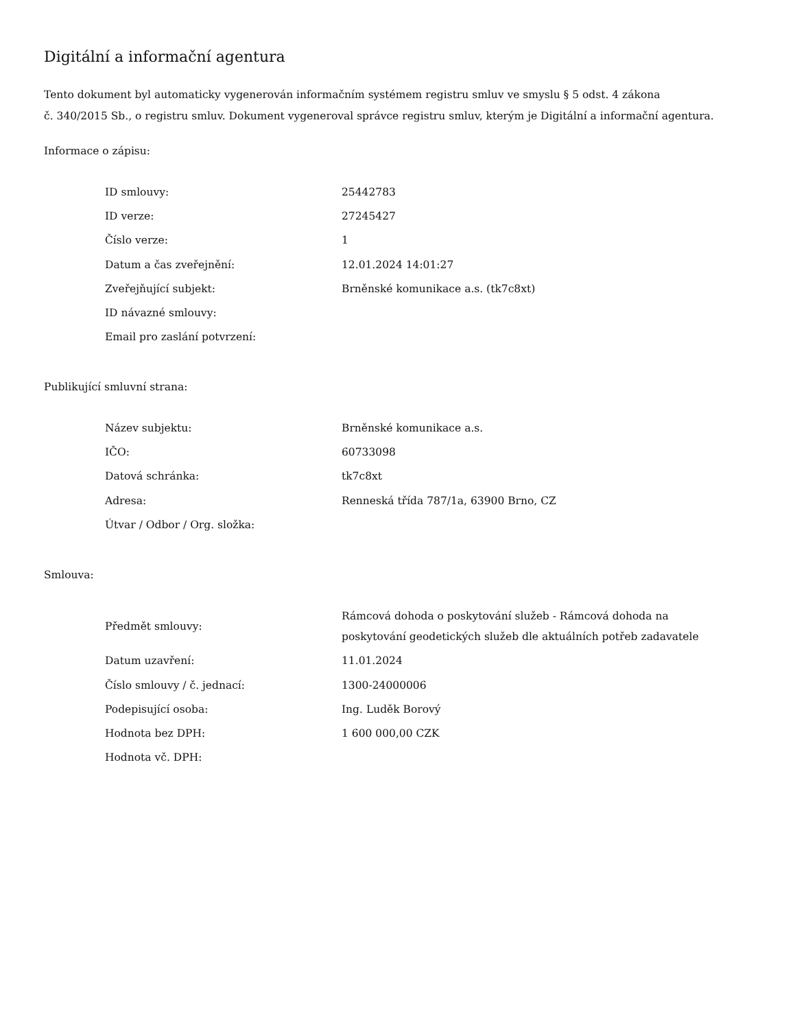Digitální a informační agentura
Tento dokument byl automaticky vygenerován informačním systémem registru smluv ve smyslu § 5 odst. 4 zákona
č. 340/2015 Sb., o registru smluv. Dokument vygeneroval správce registru smluv, kterým je Digitální a informační agentura.
Informace o zápisu:
| ID smlouvy: | 25442783 |
| ID verze: | 27245427 |
| Číslo verze: | 1 |
| Datum a čas zveřejnění: | 12.01.2024 14:01:27 |
| Zveřejňující subjekt: | Brněnské komunikace a.s. (tk7c8xt) |
| ID návazné smlouvy: | |
| Email pro zaslání potvrzení: | |
Publikující smluvní strana:
| Název subjektu: | Brněnské komunikace a.s. |
| IČO: | 60733098 |
| Datová schránka: | tk7c8xt |
| Adresa: | Renneská třída 787/1a, 63900 Brno, CZ |
| Útvar / Odbor / Org. složka: | |
Smlouva:
| Předmět smlouvy: | Rámcová dohoda o poskytování služeb - Rámcová dohoda na poskytování geodetických služeb dle aktuálních potřeb zadavatele |
| Datum uzavření: | 11.01.2024 |
| Číslo smlouvy / č. jednací: | 1300-24000006 |
| Podepisující osoba: | Ing. Luděk Borový |
| Hodnota bez DPH: | 1 600 000,00 CZK |
| Hodnota vč. DPH: | |